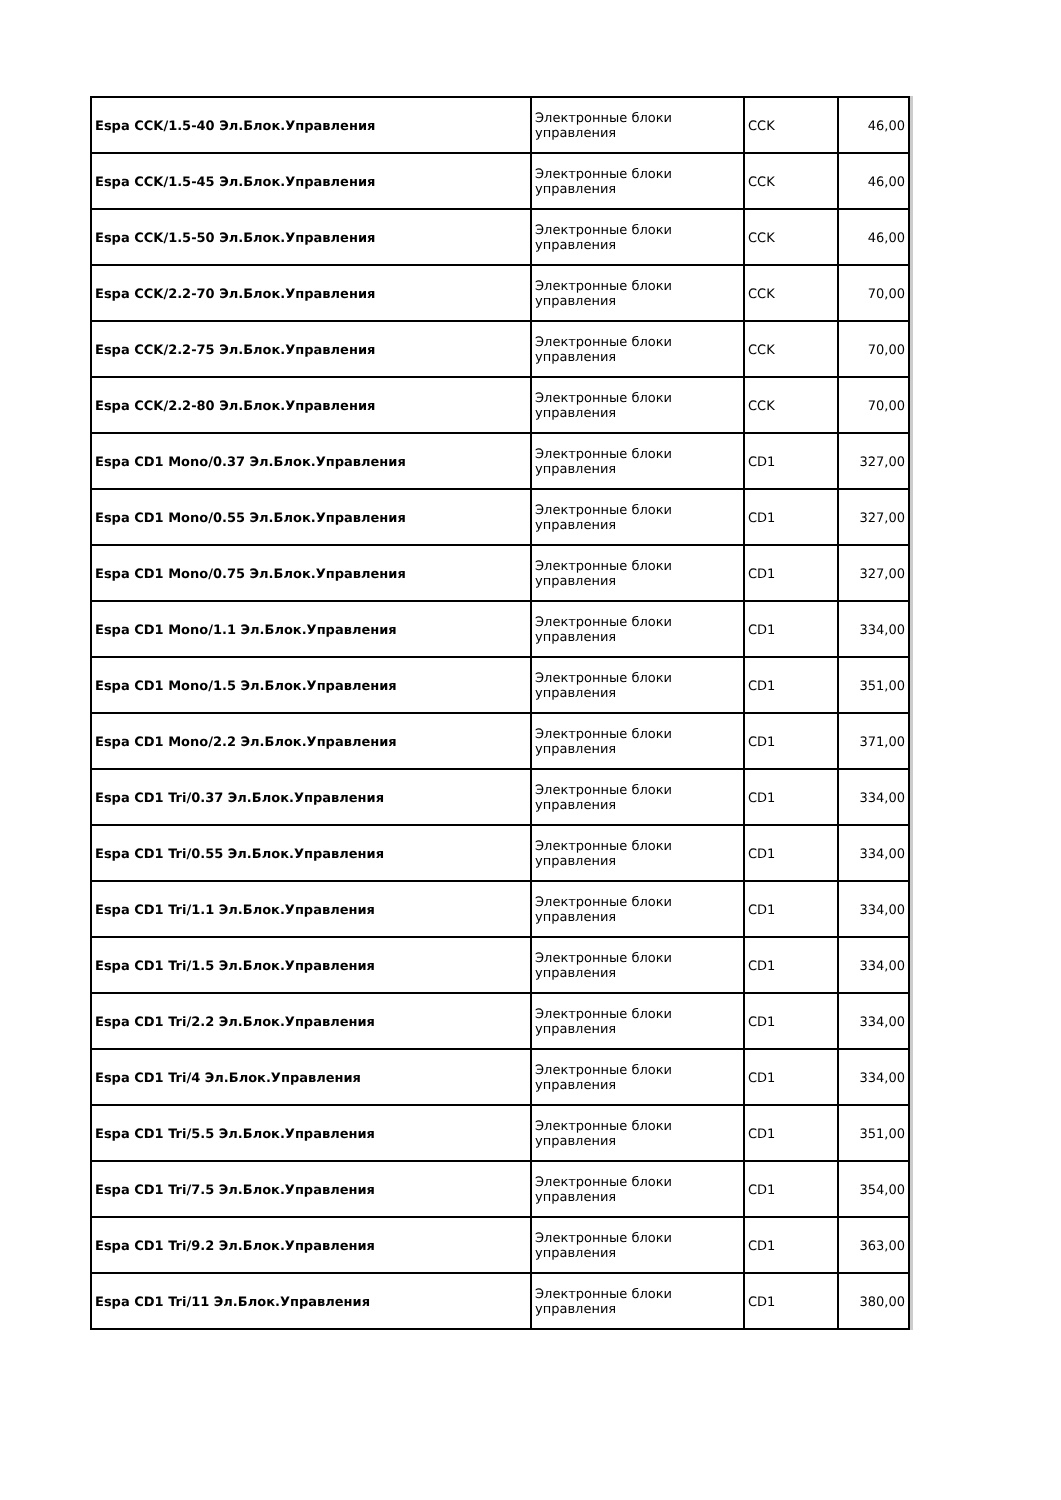| Espa CCK/1.5-40 Эл.Блок.Управления | Электронные блоки управления | CCK | 46,00 |
| Espa CCK/1.5-45 Эл.Блок.Управления | Электронные блоки управления | CCK | 46,00 |
| Espa CCK/1.5-50 Эл.Блок.Управления | Электронные блоки управления | CCK | 46,00 |
| Espa CCK/2.2-70 Эл.Блок.Управления | Электронные блоки управления | CCK | 70,00 |
| Espa CCK/2.2-75 Эл.Блок.Управления | Электронные блоки управления | CCK | 70,00 |
| Espa CCK/2.2-80 Эл.Блок.Управления | Электронные блоки управления | CCK | 70,00 |
| Espa CD1 Mono/0.37 Эл.Блок.Управления | Электронные блоки управления | CD1 | 327,00 |
| Espa CD1 Mono/0.55 Эл.Блок.Управления | Электронные блоки управления | CD1 | 327,00 |
| Espa CD1 Mono/0.75 Эл.Блок.Управления | Электронные блоки управления | CD1 | 327,00 |
| Espa CD1 Mono/1.1 Эл.Блок.Управления | Электронные блоки управления | CD1 | 334,00 |
| Espa CD1 Mono/1.5 Эл.Блок.Управления | Электронные блоки управления | CD1 | 351,00 |
| Espa CD1 Mono/2.2 Эл.Блок.Управления | Электронные блоки управления | CD1 | 371,00 |
| Espa CD1 Tri/0.37 Эл.Блок.Управления | Электронные блоки управления | CD1 | 334,00 |
| Espa CD1 Tri/0.55 Эл.Блок.Управления | Электронные блоки управления | CD1 | 334,00 |
| Espa CD1 Tri/1.1 Эл.Блок.Управления | Электронные блоки управления | CD1 | 334,00 |
| Espa CD1 Tri/1.5 Эл.Блок.Управления | Электронные блоки управления | CD1 | 334,00 |
| Espa CD1 Tri/2.2 Эл.Блок.Управления | Электронные блоки управления | CD1 | 334,00 |
| Espa CD1 Tri/4 Эл.Блок.Управления | Электронные блоки управления | CD1 | 334,00 |
| Espa CD1 Tri/5.5 Эл.Блок.Управления | Электронные блоки управления | CD1 | 351,00 |
| Espa CD1 Tri/7.5 Эл.Блок.Управления | Электронные блоки управления | CD1 | 354,00 |
| Espa CD1 Tri/9.2 Эл.Блок.Управления | Электронные блоки управления | CD1 | 363,00 |
| Espa CD1 Tri/11 Эл.Блок.Управления | Электронные блоки управления | CD1 | 380,00 |